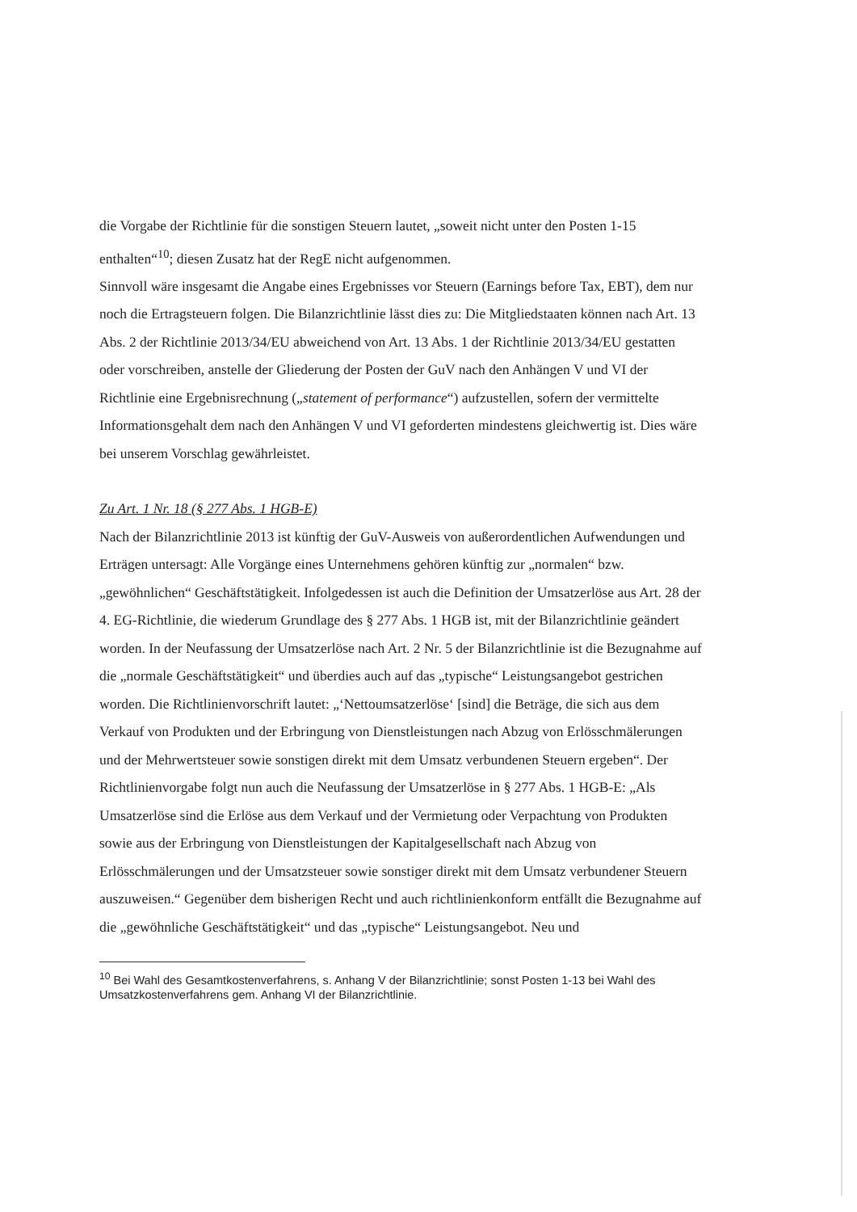die Vorgabe der Richtlinie für die sonstigen Steuern lautet, „soweit nicht unter den Posten 1-15 enthalten“<sup>10</sup>; diesen Zusatz hat der RegE nicht aufgenommen.
Sinnvoll wäre insgesamt die Angabe eines Ergebnisses vor Steuern (Earnings before Tax, EBT), dem nur noch die Ertragsteuern folgen. Die Bilanzrichtlinie lässt dies zu: Die Mitgliedstaaten können nach Art. 13 Abs. 2 der Richtlinie 2013/34/EU abweichend von Art. 13 Abs. 1 der Richtlinie 2013/34/EU gestatten oder vorschreiben, anstelle der Gliederung der Posten der GuV nach den Anhängen V und VI der Richtlinie eine Ergebnisrechnung („statement of performance“) aufzustellen, sofern der vermittelte Informationsgehalt dem nach den Anhängen V und VI geforderten mindestens gleichwertig ist. Dies wäre bei unserem Vorschlag gewährleistet.
Zu Art. 1 Nr. 18 (§ 277 Abs. 1 HGB-E)
Nach der Bilanzrichtlinie 2013 ist künftig der GuV-Ausweis von außerordentlichen Aufwendungen und Erträgen untersagt: Alle Vorgänge eines Unternehmens gehören künftig zur „normalen“ bzw. „gewöhnlichen“ Geschäftstätigkeit. Infolgedessen ist auch die Definition der Umsatzerlöse aus Art. 28 der 4. EG-Richtlinie, die wiederum Grundlage des § 277 Abs. 1 HGB ist, mit der Bilanzrichtlinie geändert worden. In der Neufassung der Umsatzerlöse nach Art. 2 Nr. 5 der Bilanzrichtlinie ist die Bezugnahme auf die „normale Geschäftstätigkeit“ und überdies auch auf das „typische“ Leistungsangebot gestrichen worden. Die Richtlinienvorschrift lautet: „‘Nettoumsatzerlöse‘ [sind] die Beträge, die sich aus dem Verkauf von Produkten und der Erbringung von Dienstleistungen nach Abzug von Erlösschmälerungen und der Mehrwertsteuer sowie sonstigen direkt mit dem Umsatz verbundenen Steuern ergeben“. Der Richtlinienvorgabe folgt nun auch die Neufassung der Umsatzerlöse in § 277 Abs. 1 HGB-E: „Als Umsatzerlöse sind die Erlöse aus dem Verkauf und der Vermietung oder Verpachtung von Produkten sowie aus der Erbringung von Dienstleistungen der Kapitalgesellschaft nach Abzug von Erlösschmälerungen und der Umsatzsteuer sowie sonstiger direkt mit dem Umsatz verbundener Steuern auszuweisen.“ Gegenüber dem bisherigen Recht und auch richtlinienkonform entfällt die Bezugnahme auf die „gewöhnliche Geschäftstätigkeit“ und das „typische“ Leistungsangebot. Neu und
<sup>10</sup> Bei Wahl des Gesamtkostenverfahrens, s. Anhang V der Bilanzrichtlinie; sonst Posten 1-13 bei Wahl des Umsatzkostenverfahrens gem. Anhang VI der Bilanzrichtlinie.